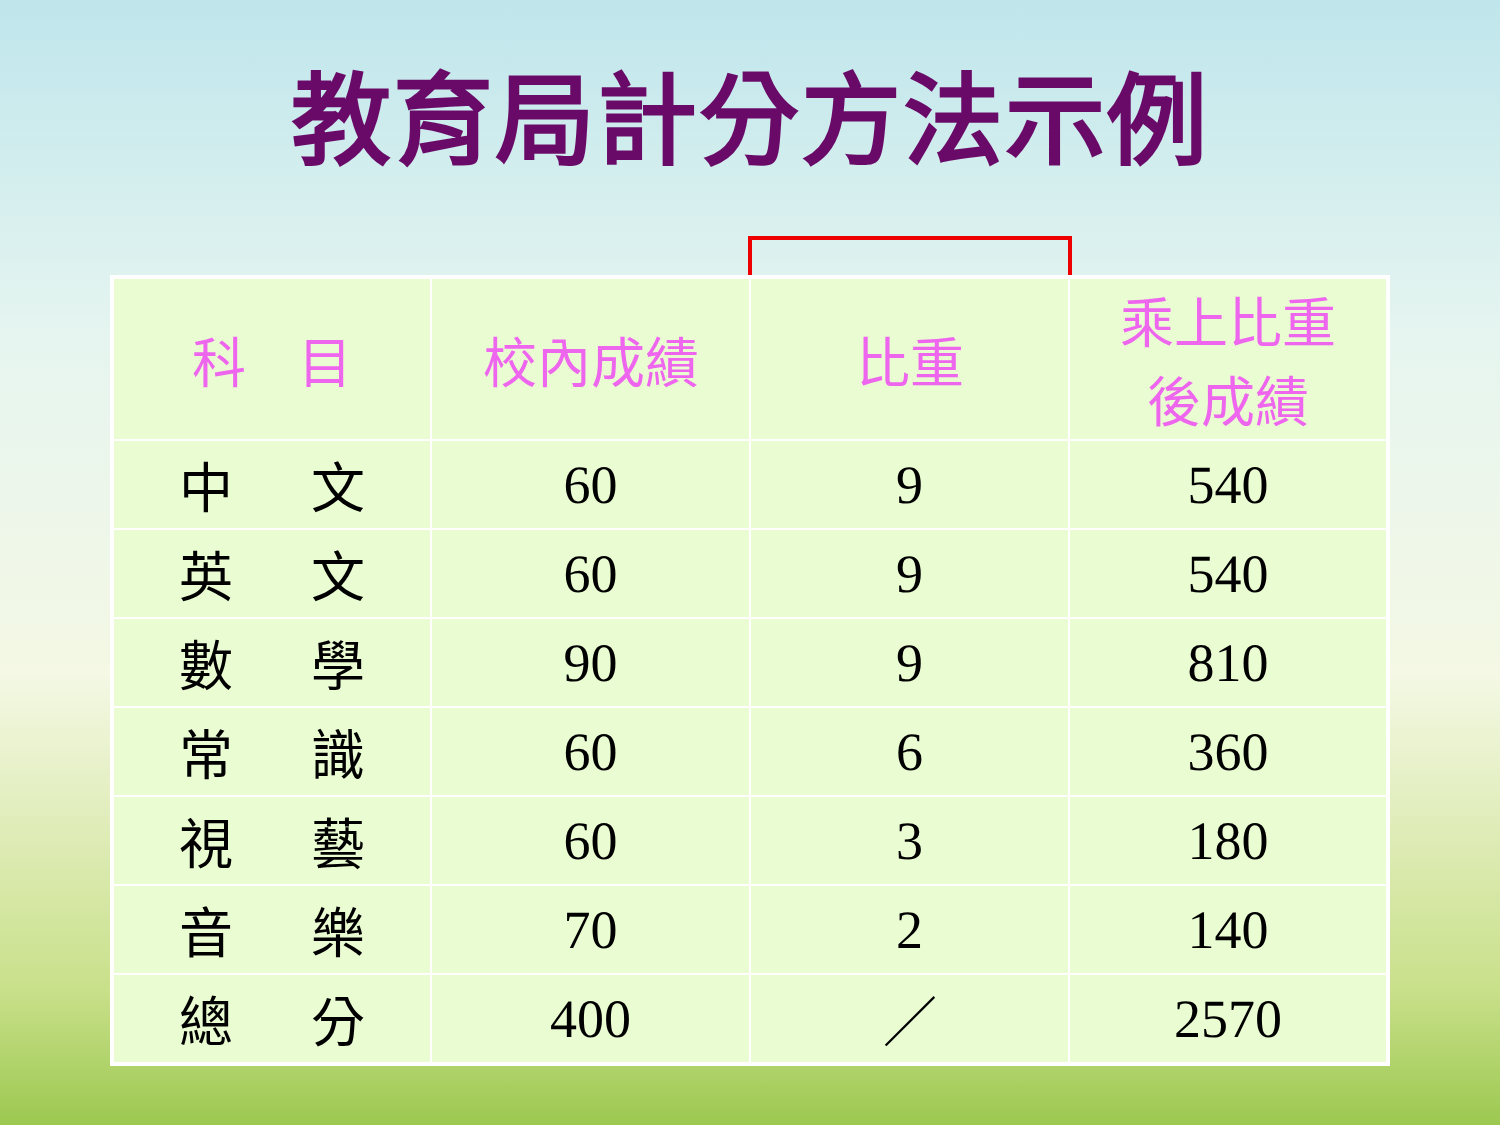教育局計分方法示例
| 科 目 | 校內成績 | 比重 | 乘上比重 後成績 |
| --- | --- | --- | --- |
| 中 文 | 60 | 9 | 540 |
| 英 文 | 60 | 9 | 540 |
| 數 學 | 90 | 9 | 810 |
| 常 識 | 60 | 6 | 360 |
| 視 藝 | 60 | 3 | 180 |
| 音 樂 | 70 | 2 | 140 |
| 總 分 | 400 | ／ | 2570 |